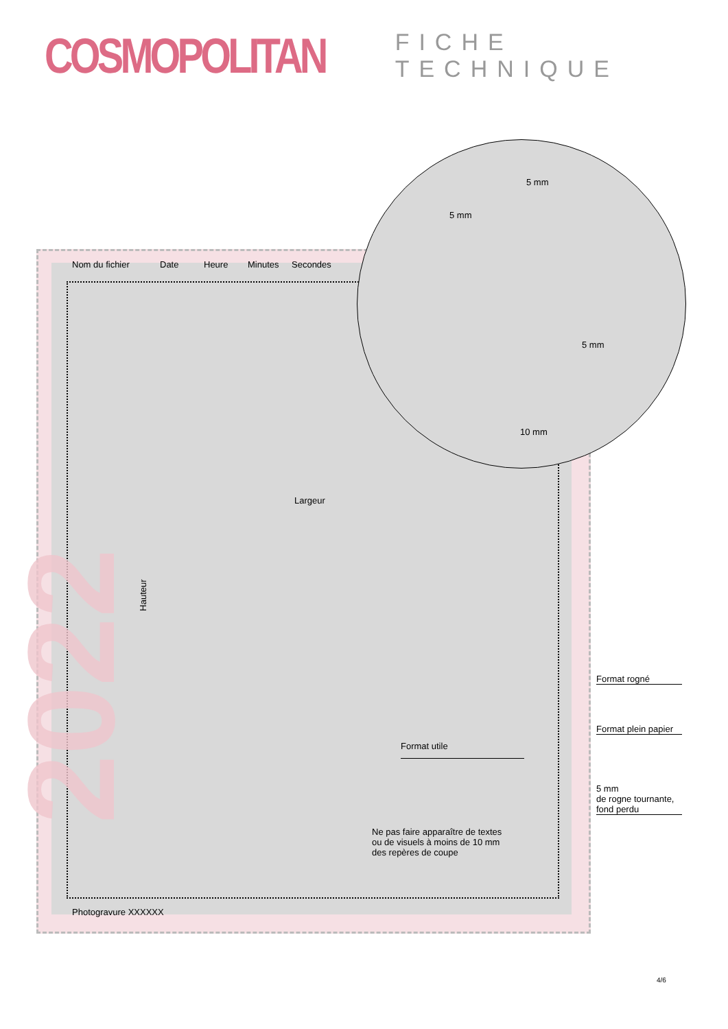COSMOPOLITAN
FICHE TECHNIQUE
Nom du fichier Date Heure Minutes Secondes
5 mm
5 mm
5 mm
10 mm
Largeur
Hauteur
Format rogné
Format plein papier
Format utile
5 mm
de rogne tournante,
fond perdu
Ne pas faire apparaître de textes
ou de visuels à moins de 10 mm
des repères de coupe
Photogravure XXXXXX
2022
4/6